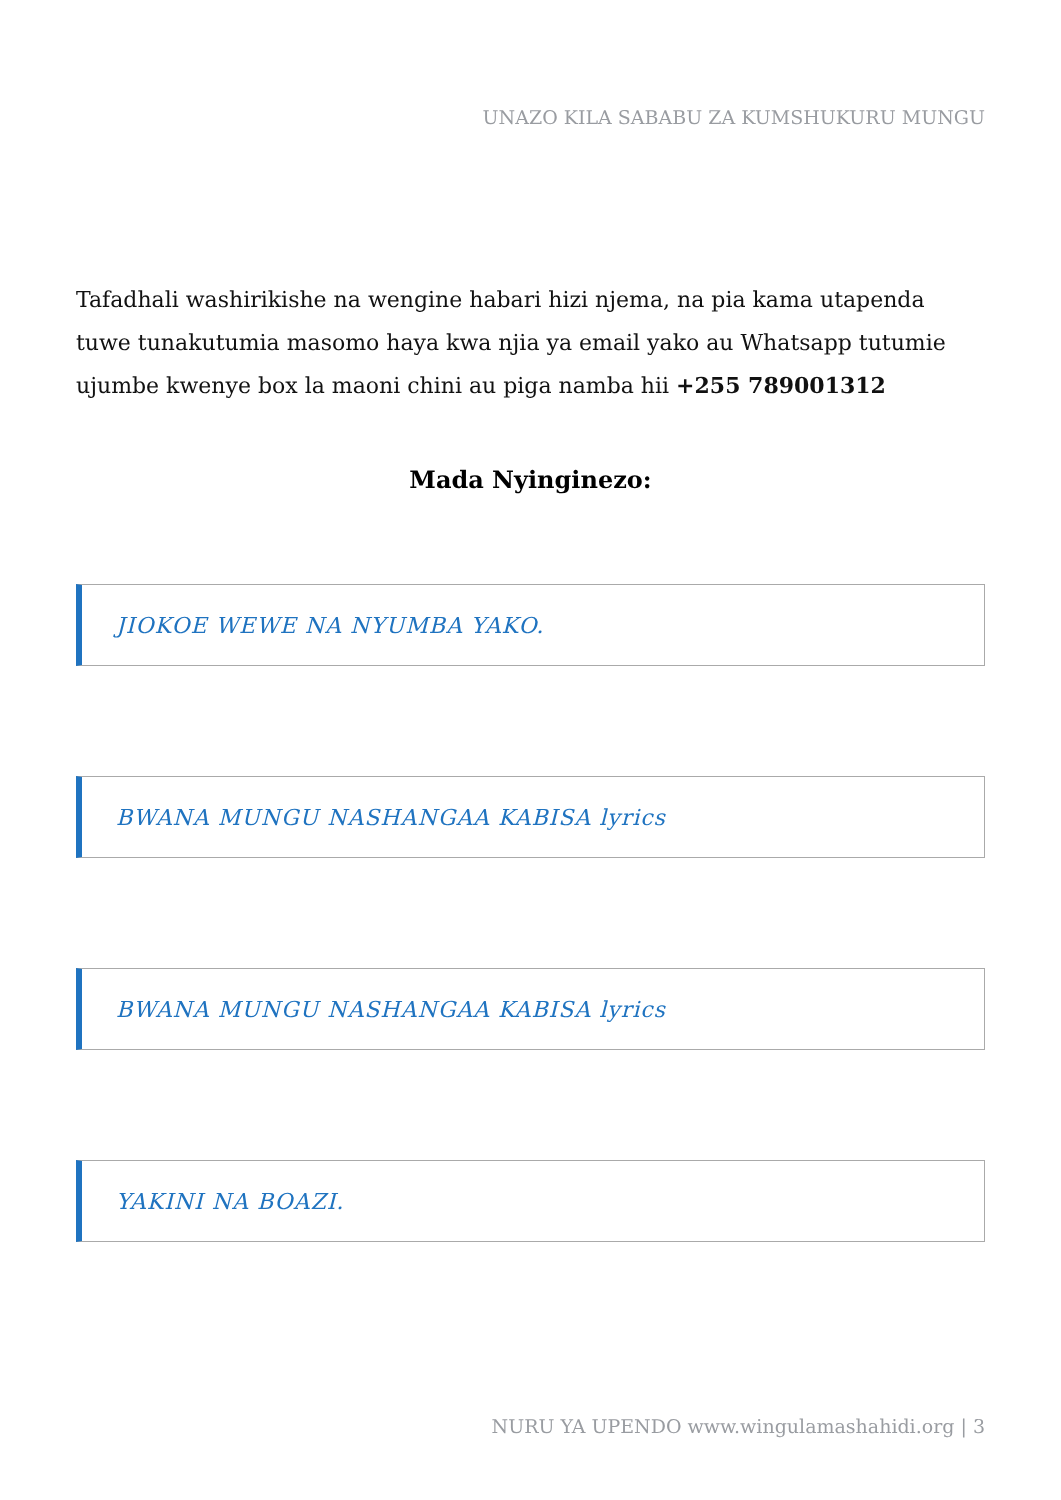UNAZO KILA SABABU ZA KUMSHUKURU MUNGU
Tafadhali washirikishe na wengine habari hizi njema, na pia kama utapenda tuwe tunakutumia masomo haya kwa njia ya email yako au Whatsapp tutumie ujumbe kwenye box la maoni chini au piga namba hii +255 789001312
Mada Nyinginezo:
JIOKOE WEWE NA NYUMBA YAKO.
BWANA MUNGU NASHANGAA KABISA lyrics
BWANA MUNGU NASHANGAA KABISA lyrics
YAKINI NA BOAZI.
NURU YA UPENDO www.wingulamashahidi.org | 3